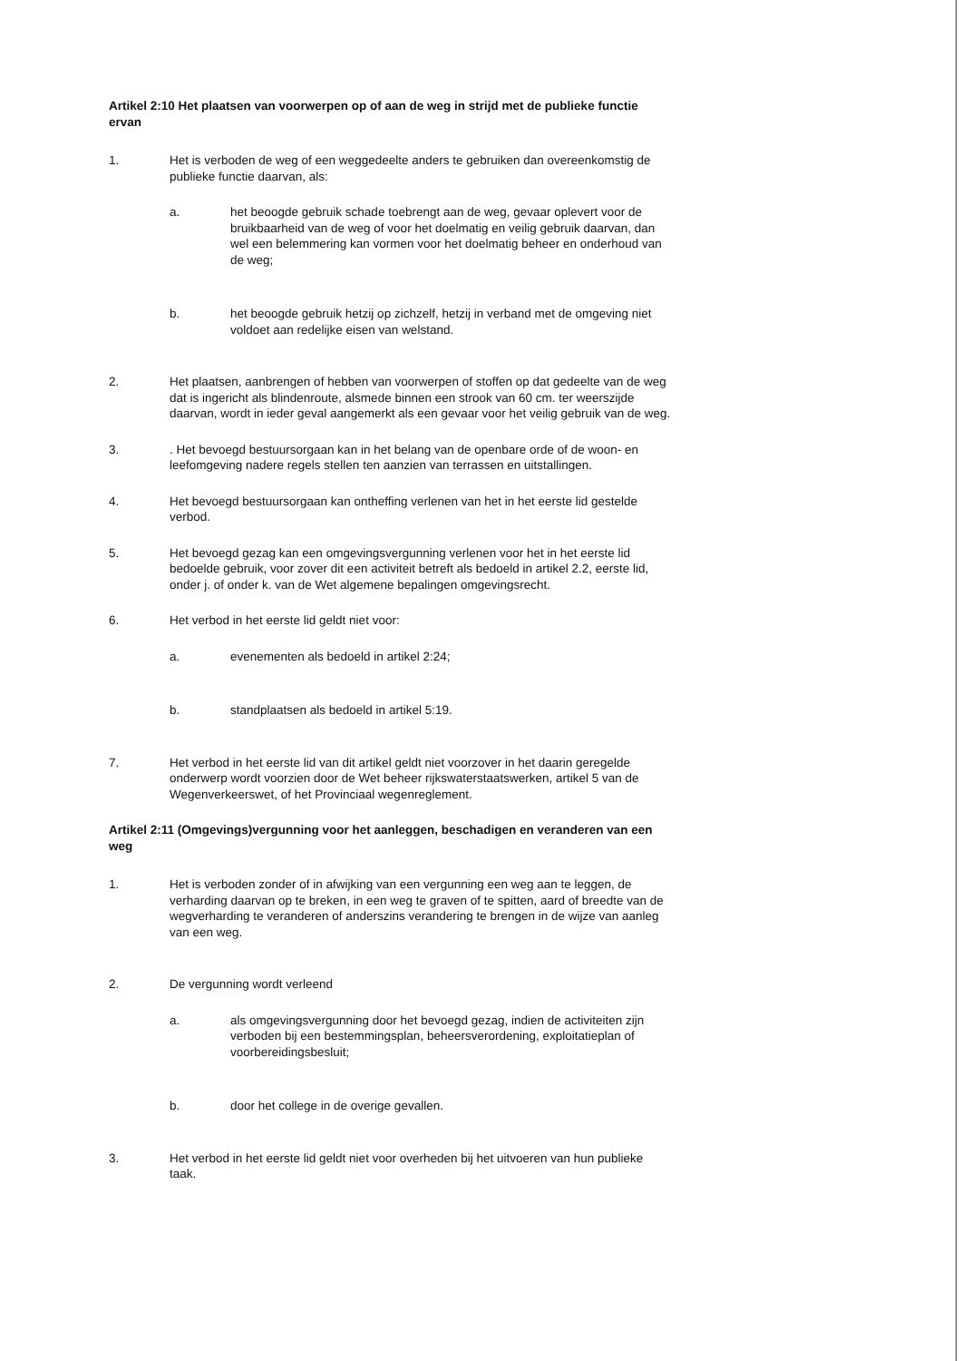Artikel 2:10 Het plaatsen van voorwerpen op of aan de weg in strijd met de publieke functie ervan
1. Het is verboden de weg of een weggedeelte anders te gebruiken dan overeenkomstig de publieke functie daarvan, als:
a. het beoogde gebruik schade toebrengt aan de weg, gevaar oplevert voor de bruikbaarheid van de weg of voor het doelmatig en veilig gebruik daarvan, dan wel een belemmering kan vormen voor het doelmatig beheer en onderhoud van de weg;
b. het beoogde gebruik hetzij op zichzelf, hetzij in verband met de omgeving niet voldoet aan redelijke eisen van welstand.
2. Het plaatsen, aanbrengen of hebben van voorwerpen of stoffen op dat gedeelte van de weg dat is ingericht als blindenroute, alsmede binnen een strook van 60 cm. ter weerszijde daarvan, wordt in ieder geval aangemerkt als een gevaar voor het veilig gebruik van de weg.
3. . Het bevoegd bestuursorgaan kan in het belang van de openbare orde of de woon- en leefomgeving nadere regels stellen ten aanzien van terrassen en uitstallingen.
4. Het bevoegd bestuursorgaan kan ontheffing verlenen van het in het eerste lid gestelde verbod.
5. Het bevoegd gezag kan een omgevingsvergunning verlenen voor het in het eerste lid bedoelde gebruik, voor zover dit een activiteit betreft als bedoeld in artikel 2.2, eerste lid, onder j. of onder k. van de Wet algemene bepalingen omgevingsrecht.
6. Het verbod in het eerste lid geldt niet voor:
a. evenementen als bedoeld in artikel 2:24;
b. standplaatsen als bedoeld in artikel 5:19.
7. Het verbod in het eerste lid van dit artikel geldt niet voorzover in het daarin geregelde onderwerp wordt voorzien door de Wet beheer rijkswaterstaatswerken, artikel 5 van de Wegenverkeerswet, of het Provinciaal wegenreglement.
Artikel 2:11 (Omgevings)vergunning voor het aanleggen, beschadigen en veranderen van een weg
1. Het is verboden zonder of in afwijking van een vergunning een weg aan te leggen, de verharding daarvan op te breken, in een weg te graven of te spitten, aard of breedte van de wegverharding te veranderen of anderszins verandering te brengen in de wijze van aanleg van een weg.
2. De vergunning wordt verleend
a. als omgevingsvergunning door het bevoegd gezag, indien de activiteiten zijn verboden bij een bestemmingsplan, beheersverordening, exploitatieplan of voorbereidingsbesluit;
b. door het college in de overige gevallen.
3. Het verbod in het eerste lid geldt niet voor overheden bij het uitvoeren van hun publieke taak.